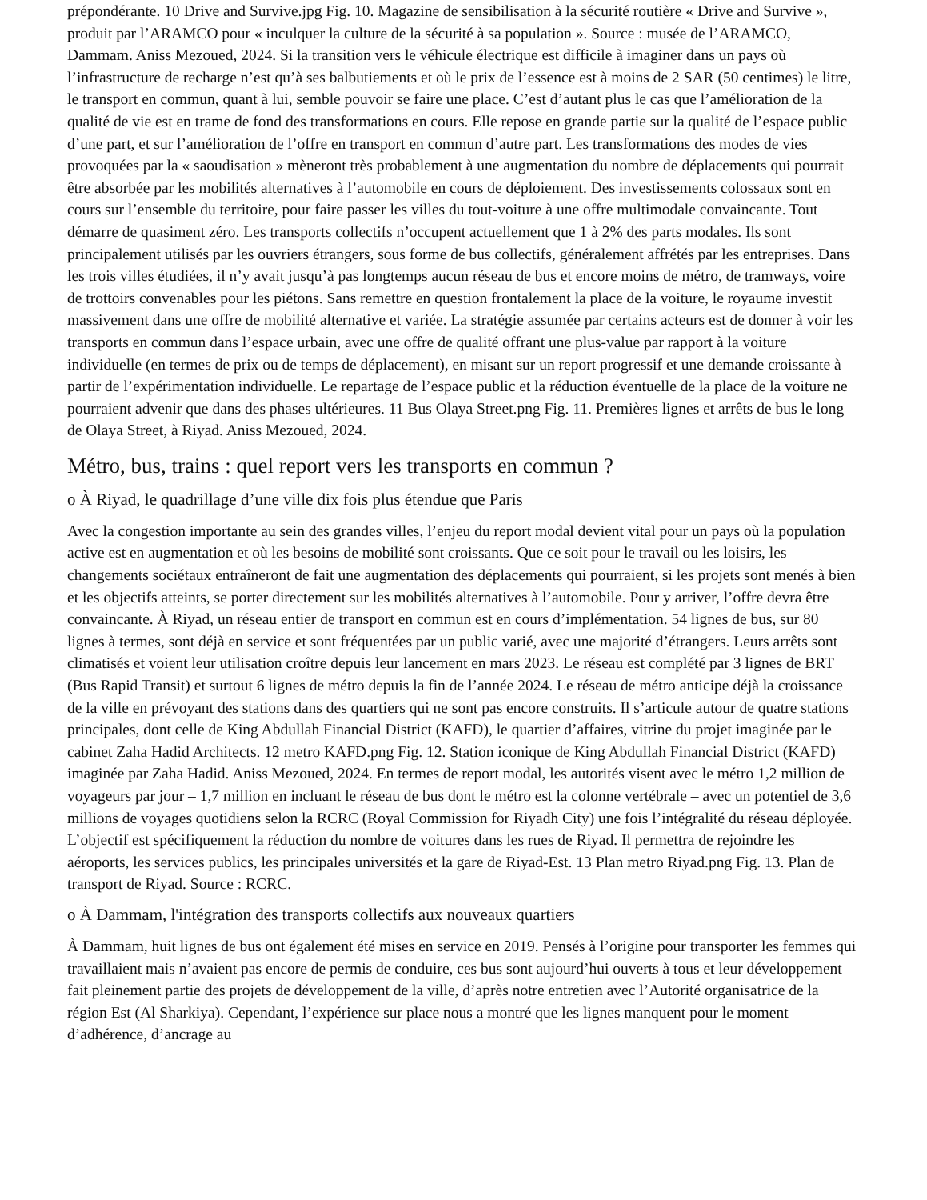prépondérante. 10 Drive and Survive.jpg Fig. 10. Magazine de sensibilisation à la sécurité routière « Drive and Survive », produit par l’ARAMCO pour « inculquer la culture de la sécurité à sa population ». Source : musée de l’ARAMCO, Dammam. Aniss Mezoued, 2024. Si la transition vers le véhicule électrique est difficile à imaginer dans un pays où l’infrastructure de recharge n’est qu’à ses balbutiements et où le prix de l’essence est à moins de 2 SAR (50 centimes) le litre, le transport en commun, quant à lui, semble pouvoir se faire une place. C’est d’autant plus le cas que l’amélioration de la qualité de vie est en trame de fond des transformations en cours. Elle repose en grande partie sur la qualité de l’espace public d’une part, et sur l’amélioration de l’offre en transport en commun d’autre part. Les transformations des modes de vies provoquées par la « saoudisation » mèneront très probablement à une augmentation du nombre de déplacements qui pourrait être absorbée par les mobilités alternatives à l’automobile en cours de déploiement. Des investissements colossaux sont en cours sur l’ensemble du territoire, pour faire passer les villes du tout-voiture à une offre multimodale convaincante. Tout démarre de quasiment zéro. Les transports collectifs n’occupent actuellement que 1 à 2% des parts modales. Ils sont principalement utilisés par les ouvriers étrangers, sous forme de bus collectifs, généralement affrétés par les entreprises. Dans les trois villes étudiées, il n’y avait jusqu’à pas longtemps aucun réseau de bus et encore moins de métro, de tramways, voire de trottoirs convenables pour les piétons. Sans remettre en question frontalement la place de la voiture, le royaume investit massivement dans une offre de mobilité alternative et variée. La stratégie assumée par certains acteurs est de donner à voir les transports en commun dans l’espace urbain, avec une offre de qualité offrant une plus-value par rapport à la voiture individuelle (en termes de prix ou de temps de déplacement), en misant sur un report progressif et une demande croissante à partir de l’expérimentation individuelle. Le repartage de l’espace public et la réduction éventuelle de la place de la voiture ne pourraient advenir que dans des phases ultérieures. 11 Bus Olaya Street.png Fig. 11. Premières lignes et arrêts de bus le long de Olaya Street, à Riyad. Aniss Mezoued, 2024.
Métro, bus, trains : quel report vers les transports en commun ?
o À Riyad, le quadrillage d’une ville dix fois plus étendue que Paris
Avec la congestion importante au sein des grandes villes, l’enjeu du report modal devient vital pour un pays où la population active est en augmentation et où les besoins de mobilité sont croissants. Que ce soit pour le travail ou les loisirs, les changements sociétaux entraîneront de fait une augmentation des déplacements qui pourraient, si les projets sont menés à bien et les objectifs atteints, se porter directement sur les mobilités alternatives à l’automobile. Pour y arriver, l’offre devra être convaincante. À Riyad, un réseau entier de transport en commun est en cours d’implémentation. 54 lignes de bus, sur 80 lignes à termes, sont déjà en service et sont fréquentées par un public varié, avec une majorité d’étrangers. Leurs arrêts sont climatisés et voient leur utilisation croître depuis leur lancement en mars 2023. Le réseau est complété par 3 lignes de BRT (Bus Rapid Transit) et surtout 6 lignes de métro depuis la fin de l’année 2024. Le réseau de métro anticipe déjà la croissance de la ville en prévoyant des stations dans des quartiers qui ne sont pas encore construits. Il s’articule autour de quatre stations principales, dont celle de King Abdullah Financial District (KAFD), le quartier d’affaires, vitrine du projet imaginée par le cabinet Zaha Hadid Architects. 12 metro KAFD.png Fig. 12. Station iconique de King Abdullah Financial District (KAFD) imaginée par Zaha Hadid. Aniss Mezoued, 2024. En termes de report modal, les autorités visent avec le métro 1,2 million de voyageurs par jour – 1,7 million en incluant le réseau de bus dont le métro est la colonne vertébrale – avec un potentiel de 3,6 millions de voyages quotidiens selon la RCRC (Royal Commission for Riyadh City) une fois l’intégralité du réseau déployée. L’objectif est spécifiquement la réduction du nombre de voitures dans les rues de Riyad. Il permettra de rejoindre les aéroports, les services publics, les principales universités et la gare de Riyad-Est. 13 Plan metro Riyad.png Fig. 13. Plan de transport de Riyad. Source : RCRC.
o À Dammam, l'intégration des transports collectifs aux nouveaux quartiers
À Dammam, huit lignes de bus ont également été mises en service en 2019. Pensés à l’origine pour transporter les femmes qui travaillaient mais n’avaient pas encore de permis de conduire, ces bus sont aujourd’hui ouverts à tous et leur développement fait pleinement partie des projets de développement de la ville, d’après notre entretien avec l’Autorité organisatrice de la région Est (Al Sharkiya). Cependant, l’expérience sur place nous a montré que les lignes manquent pour le moment d’adhérence, d’ancrage au